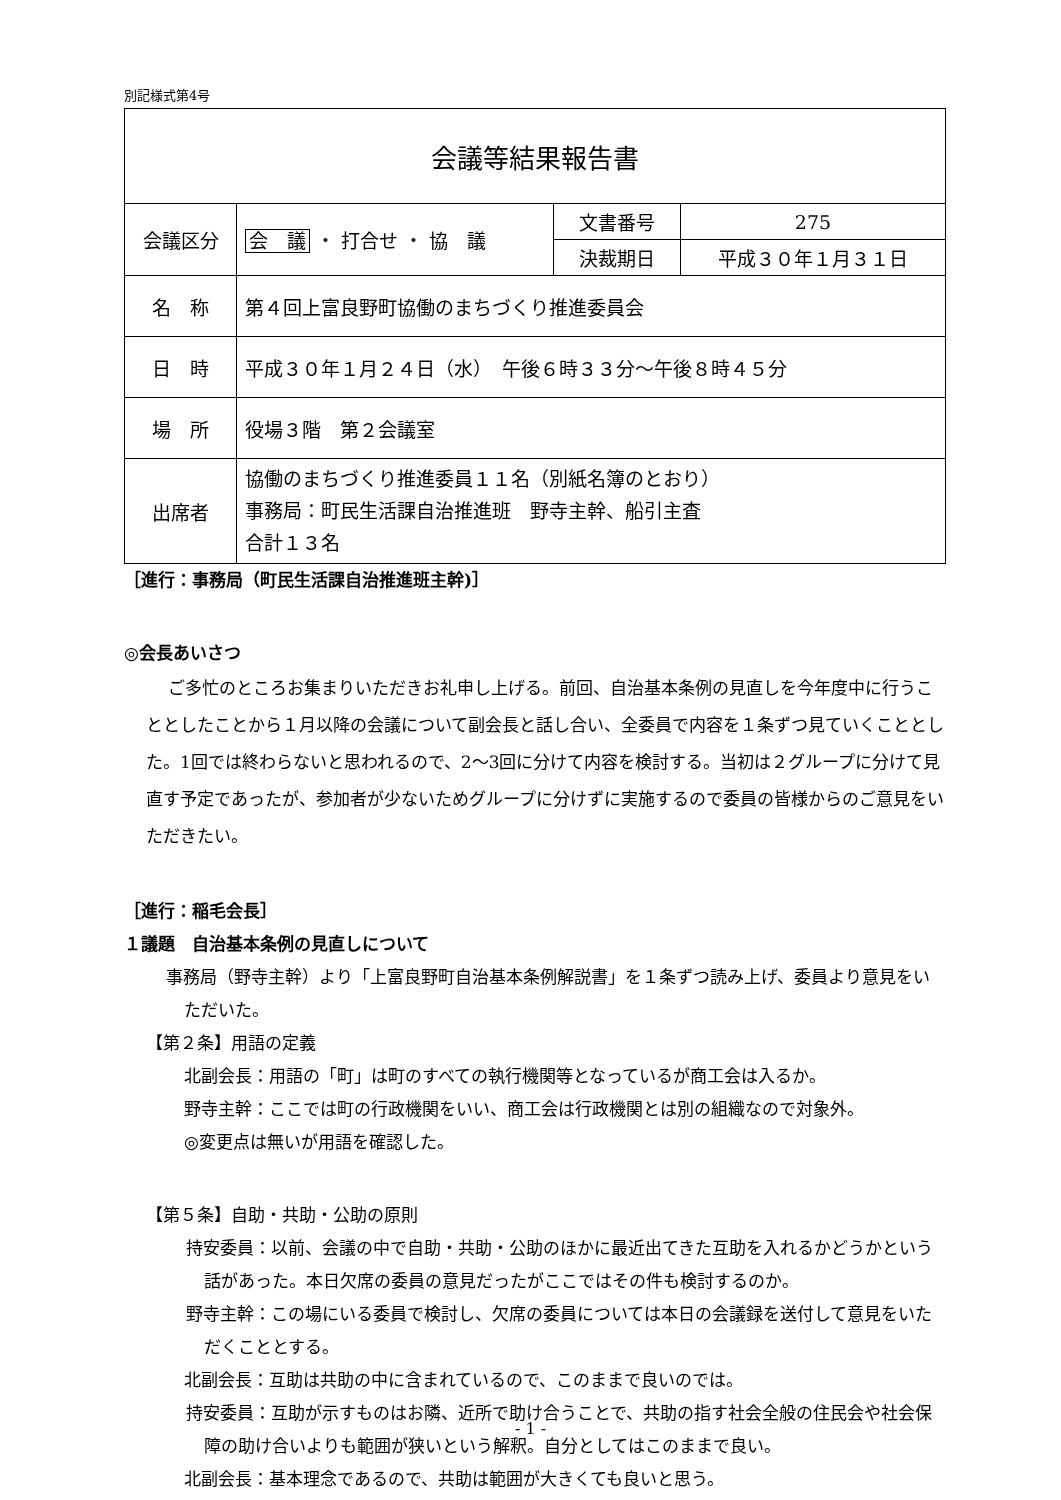別記様式第4号
| 会議等結果報告書 | | | |
| 会議区分 | 会 議 ・ 打合せ ・ 協 議 | 文書番号 | 275 |
| | | 決裁期日 | 平成３０年１月３１日 |
| 名 称 | 第４回上富良野町協働のまちづくり推進委員会 | | |
| 日 時 | 平成３０年１月２４日（水） 午後６時３３分～午後８時４５分 | | |
| 場 所 | 役場３階 第２会議室 | | |
| 出席者 | 協働のまちづくり推進委員１１名（別紙名簿のとおり） 事務局：町民生活課自治推進班 野寺主幹、船引主査 合計１３名 | | |
［進行：事務局（町民生活課自治推進班主幹)］
◎会長あいさつ
ご多忙のところお集まりいただきお礼申し上げる。前回、自治基本条例の見直しを今年度中に行うこととしたことから１月以降の会議について副会長と話し合い、全委員で内容を１条ずつ見ていくこととした。1回では終わらないと思われるので、2～3回に分けて内容を検討する。当初は２グループに分けて見直す予定であったが、参加者が少ないためグループに分けずに実施するので委員の皆様からのご意見をいただきたい。
［進行：稲毛会長］
１議題　自治基本条例の見直しについて
事務局（野寺主幹）より「上富良野町自治基本条例解説書」を１条ずつ読み上げ、委員より意見をいただいた。
【第２条】用語の定義
北副会長：用語の「町」は町のすべての執行機関等となっているが商工会は入るか。
野寺主幹：ここでは町の行政機関をいい、商工会は行政機関とは別の組織なので対象外。
◎変更点は無いが用語を確認した。
【第５条】自助・共助・公助の原則
持安委員：以前、会議の中で自助・共助・公助のほかに最近出てきた互助を入れるかどうかという話があった。本日欠席の委員の意見だったがここではその件も検討するのか。
野寺主幹：この場にいる委員で検討し、欠席の委員については本日の会議録を送付して意見をいただくこととする。
北副会長：互助は共助の中に含まれているので、このままで良いのでは。
持安委員：互助が示すものはお隣、近所で助け合うことで、共助の指す社会全般の住民会や社会保障の助け合いよりも範囲が狭いという解釈。自分としてはこのままで良い。
北副会長：基本理念であるので、共助は範囲が大きくても良いと思う。
- 1 -